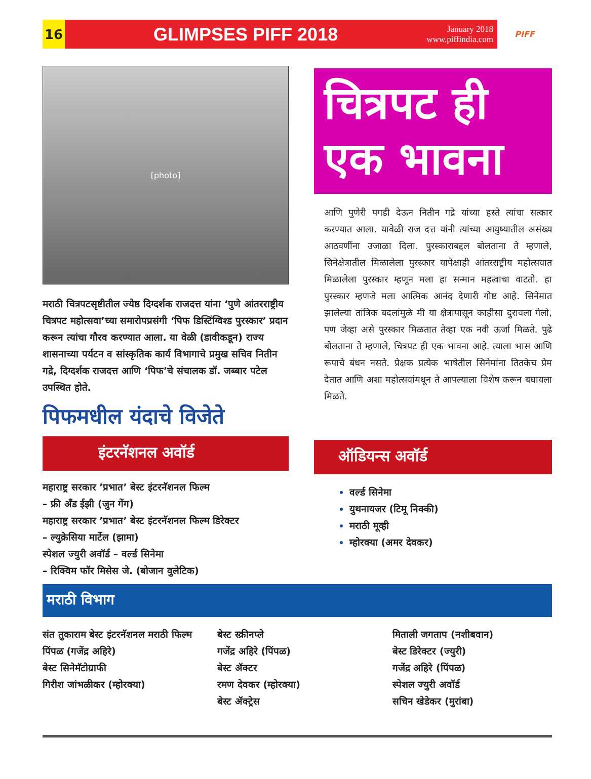16
GLIMPSES PIFF 2018
January 2018
www.piffindia.com
PIFF
[photo]
मराठी चित्रपटसृष्टीतील ज्येष्ठ दिग्दर्शक राजदत्त यांना ‘पुणे आंतरराष्ट्रीय चित्रपट महोत्सवा’च्या समारोपप्रसंगी ‘पिफ डिस्टिंग्विश्ड पुरस्कार’ प्रदान करून त्यांचा गौरव करण्यात आला. या वेळी (डावीकडून) राज्य शासनाच्या पर्यटन व सांस्कृतिक कार्य विभागाचे प्रमुख सचिव नितीन गद्रे, दिग्दर्शक राजदत्त आणि ‘पिफ’चे संचालक डॉ. जब्बार पटेल उपस्थित होते.
पिफमधील यंदाचे विजेते
इंटरनॅशनल अवॉर्ड
महाराष्ट्र सरकार ’प्रभात’ बेस्ट इंटरनॅशनल फिल्म
– फ्री अँड ईझी (जुन गेंग)
महाराष्ट्र सरकार ’प्रभात’ बेस्ट इंटरनॅशनल फिल्म डिरेक्टर
– ल्युक्रेसिया मार्टेल (झामा)
स्पेशल ज्युरी अवॉर्ड – वर्ल्ड सिनेमा
– रिक्विम फॉर मिसेस जे. (बोजान वुलेटिक)
चित्रपट ही
एक भावना
आणि पुणेरी पगडी देऊन नितीन गद्रे यांच्या हस्ते त्यांचा सत्कार करण्यात आला. यावेळी राज दत्त यांनी त्यांच्या आयुष्यातील असंख्य आठवणींना उजाळा दिला. पुरस्काराबद्दल बोलताना ते म्हणाले, सिनेक्षेत्रातील मिळालेला पुरस्कार यापेक्षाही आंतरराष्ट्रीय महोत्सवात मिळालेला पुरस्कार म्हणून मला हा सन्मान महत्वाचा वाटतो. हा पुरस्कार म्हणजे मला आत्मिक आनंद देणारी गोष्ट आहे. सिनेमात झालेल्या तांत्रिक बदलांमुळे मी या क्षेत्रापासून काहीसा दुरावला गेलो, पण जेव्हा असे पुरस्कार मिळतात तेव्हा एक नवी ऊर्जा मिळते. पुढे बोलताना ते म्हणाले, चित्रपट ही एक भावना आहे. त्याला भास आणि रूपाचे बंधन नसते. प्रेक्षक प्रत्येक भाषेतील सिनेमांना तितकेच प्रेम देतात आणि अशा महोत्सवांमधून ते आपल्याला विशेष करून बघायला मिळते.
ऑडियन्स अवॉर्ड
वर्ल्ड सिनेमा
युथनायजर (टिमू निक्की)
मराठी मूव्ही
म्होरक्या (अमर देवकर)
मराठी विभाग
संत तुकाराम बेस्ट इंटरनॅशनल मराठी फिल्म
पिंपळ (गजेंद्र अहिरे)
बेस्ट सिनेमॅटोग्राफी
गिरीश जांभळीकर (म्होरक्या)
बेस्ट स्क्रीनप्ले
गजेंद्र अहिरे (पिंपळ)
बेस्ट ॲक्टर
रमण देवकर (म्होरक्या)
बेस्ट ॲक्ट्रेस
मिताली जगताप (नशीबवान)
बेस्ट डिरेक्टर (ज्युरी)
गजेंद्र अहिरे (पिंपळ)
स्पेशल ज्युरी अवॉर्ड
सचिन खेडेकर (मुरांबा)